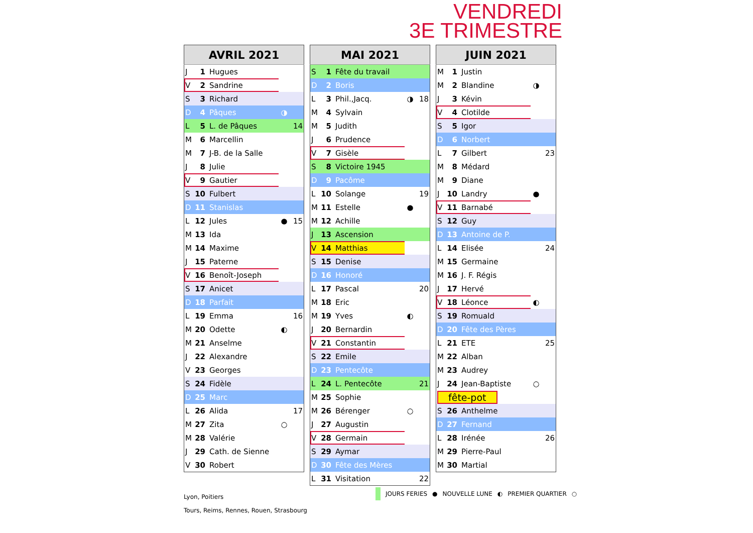VENDREDI
3E TRIMESTRE
| AVRIL 2021 | | | | |
| --- | --- | --- | --- | --- |
| J | 1 | Hugues | | |
| V | 2 | Sandrine | | |
| S | 3 | Richard | | |
| D | 4 | Pâques | ◑ | |
| L | 5 | L. de Pâques | | 14 |
| M | 6 | Marcellin | | |
| M | 7 | J-B. de la Salle | | |
| J | 8 | Julie | | |
| V | 9 | Gautier | | |
| S | 10 | Fulbert | | |
| D | 11 | Stanislas | | |
| L | 12 | Jules | ● | 15 |
| M | 13 | Ida | | |
| M | 14 | Maxime | | |
| J | 15 | Paterne | | |
| V | 16 | Benoît-Joseph | | |
| S | 17 | Anicet | | |
| D | 18 | Parfait | | |
| L | 19 | Emma | | 16 |
| M | 20 | Odette | ◐ | |
| M | 21 | Anselme | | |
| J | 22 | Alexandre | | |
| V | 23 | Georges | | |
| S | 24 | Fidèle | | |
| D | 25 | Marc | | |
| L | 26 | Alida | | 17 |
| M | 27 | Zita | ○ | |
| M | 28 | Valérie | | |
| J | 29 | Cath. de Sienne | | |
| V | 30 | Robert | | |
| MAI 2021 | | | | |
| --- | --- | --- | --- | --- |
| S | 1 | Fête du travail | | |
| D | 2 | Boris | | |
| L | 3 | Phil.,Jacq. | ◑ | 18 |
| M | 4 | Sylvain | | |
| M | 5 | Judith | | |
| J | 6 | Prudence | | |
| V | 7 | Gisèle | | |
| S | 8 | Victoire 1945 | | |
| D | 9 | Pacôme | | |
| L | 10 | Solange | | 19 |
| M | 11 | Estelle | ● | |
| M | 12 | Achille | | |
| J | 13 | Ascension | | |
| V | 14 | Matthias | | |
| S | 15 | Denise | | |
| D | 16 | Honoré | | |
| L | 17 | Pascal | | 20 |
| M | 18 | Eric | | |
| M | 19 | Yves | ◐ | |
| J | 20 | Bernardin | | |
| V | 21 | Constantin | | |
| S | 22 | Emile | | |
| D | 23 | Pentecôte | | |
| L | 24 | L. Pentecôte | | 21 |
| M | 25 | Sophie | | |
| M | 26 | Bérenger | ○ | |
| J | 27 | Augustin | | |
| V | 28 | Germain | | |
| S | 29 | Aymar | | |
| D | 30 | Fête des Mères | | |
| L | 31 | Visitation | | 22 |
| JUIN 2021 | | | | |
| --- | --- | --- | --- | --- |
| M | 1 | Justin | | |
| M | 2 | Blandine | ◑ | |
| J | 3 | Kévin | | |
| V | 4 | Clotilde | | |
| S | 5 | Igor | | |
| D | 6 | Norbert | | |
| L | 7 | Gilbert | | 23 |
| M | 8 | Médard | | |
| M | 9 | Diane | | |
| J | 10 | Landry | ● | |
| V | 11 | Barnabé | | |
| S | 12 | Guy | | |
| D | 13 | Antoine de P. | | |
| L | 14 | Elisée | | 24 |
| M | 15 | Germaine | | |
| M | 16 | J. F. Régis | | |
| J | 17 | Hervé | | |
| V | 18 | Léonce | ◐ | |
| S | 19 | Romuald | | |
| D | 20 | Fête des Pères | | |
| L | 21 | ETE | | 25 |
| M | 22 | Alban | | |
| M | 23 | Audrey | | |
| J | 24 | Jean-Baptiste | ○ | |
| fête-pot | | | | |
| S | 26 | Anthelme | | |
| D | 27 | Fernand | | |
| L | 28 | Irénée | | 26 |
| M | 29 | Pierre-Paul | | |
| M | 30 | Martial | | |
Lyon, Poitiers
Tours, Reims, Rennes, Rouen, Strasbourg
JOURS FERIES ● NOUVELLE LUNE ◐ PREMIER QUARTIER ○